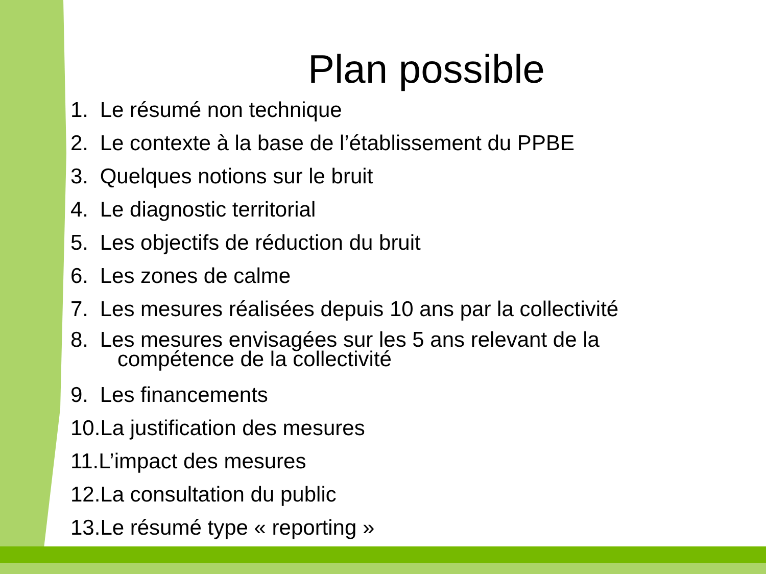Plan possible
1. Le résumé non technique
2. Le contexte à la base de l’établissement du PPBE
3. Quelques notions sur le bruit
4. Le diagnostic territorial
5. Les objectifs de réduction du bruit
6. Les zones de calme
7. Les mesures réalisées depuis 10 ans par la collectivité
8. Les mesures envisagées sur les 5 ans relevant de la
compétence de la collectivité
9. Les financements
10.La justification des mesures
11.L’impact des mesures
12.La consultation du public
13.Le résumé type « reporting »